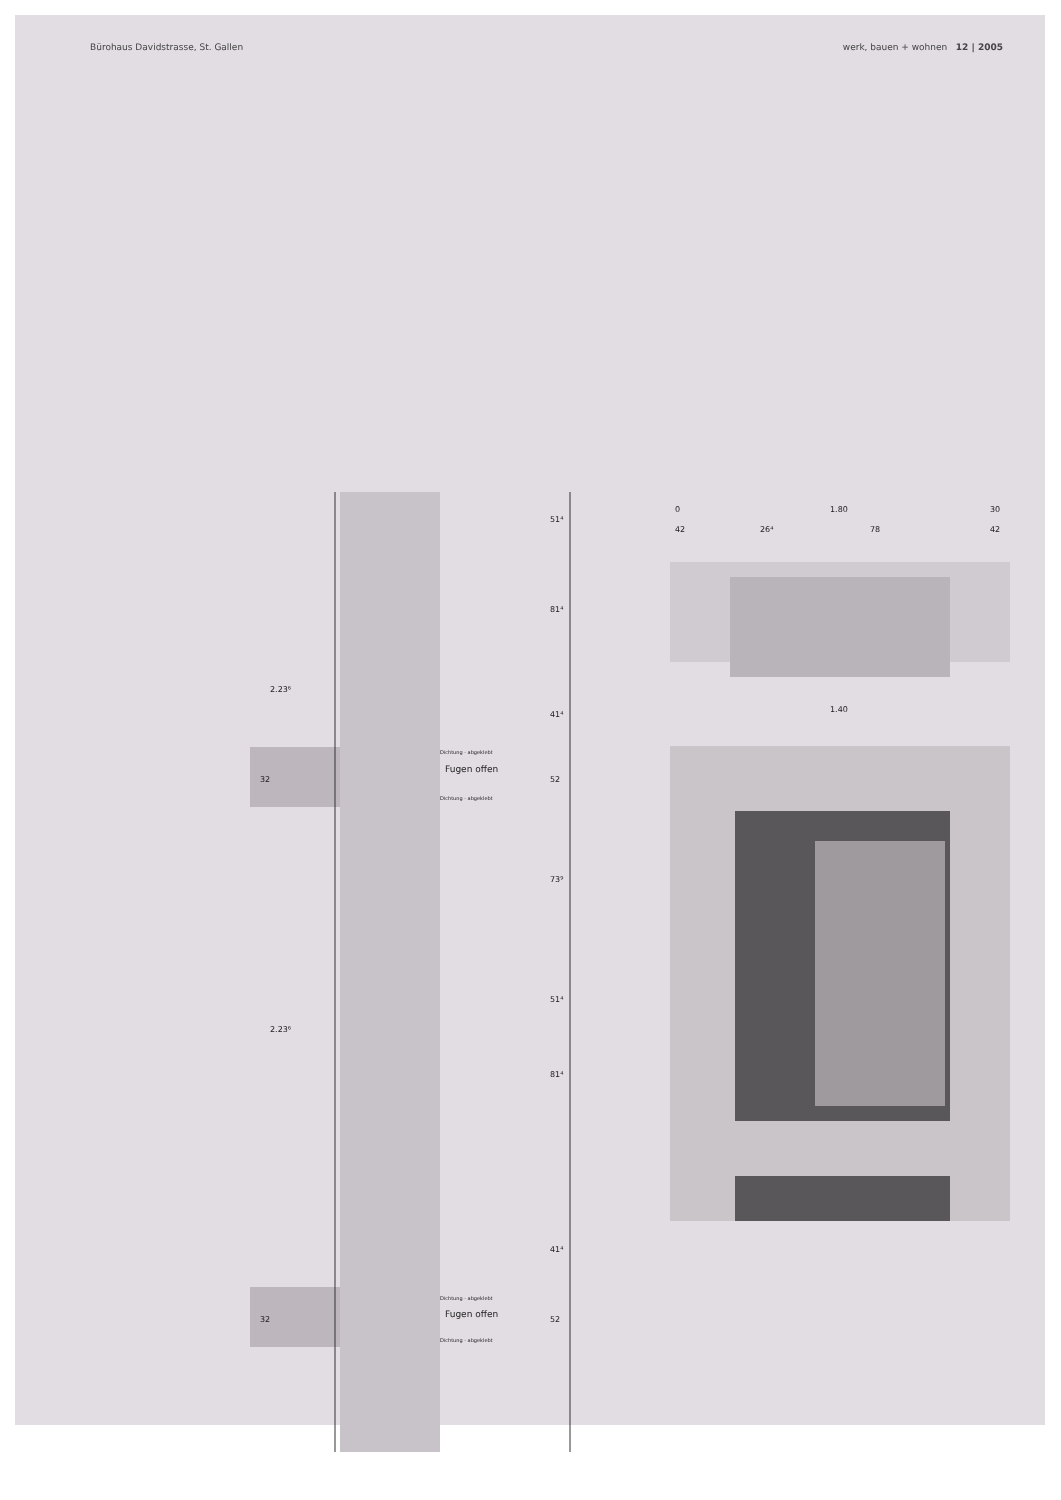Bürohaus Davidstrasse, St. Gallen werk, bauen + wohnen 12 | 2005
51⁴
81⁴
41⁴
52
73⁹
51⁴
81⁴
41⁴
52
2.23⁶
2.23⁶
32
32
Dichtung - abgeklebt
Fugen offen
Dichtung - abgeklebt
Dichtung - abgeklebt
Fugen offen
Dichtung - abgeklebt
0
1.80
30
42
26⁴
78
42
1.40